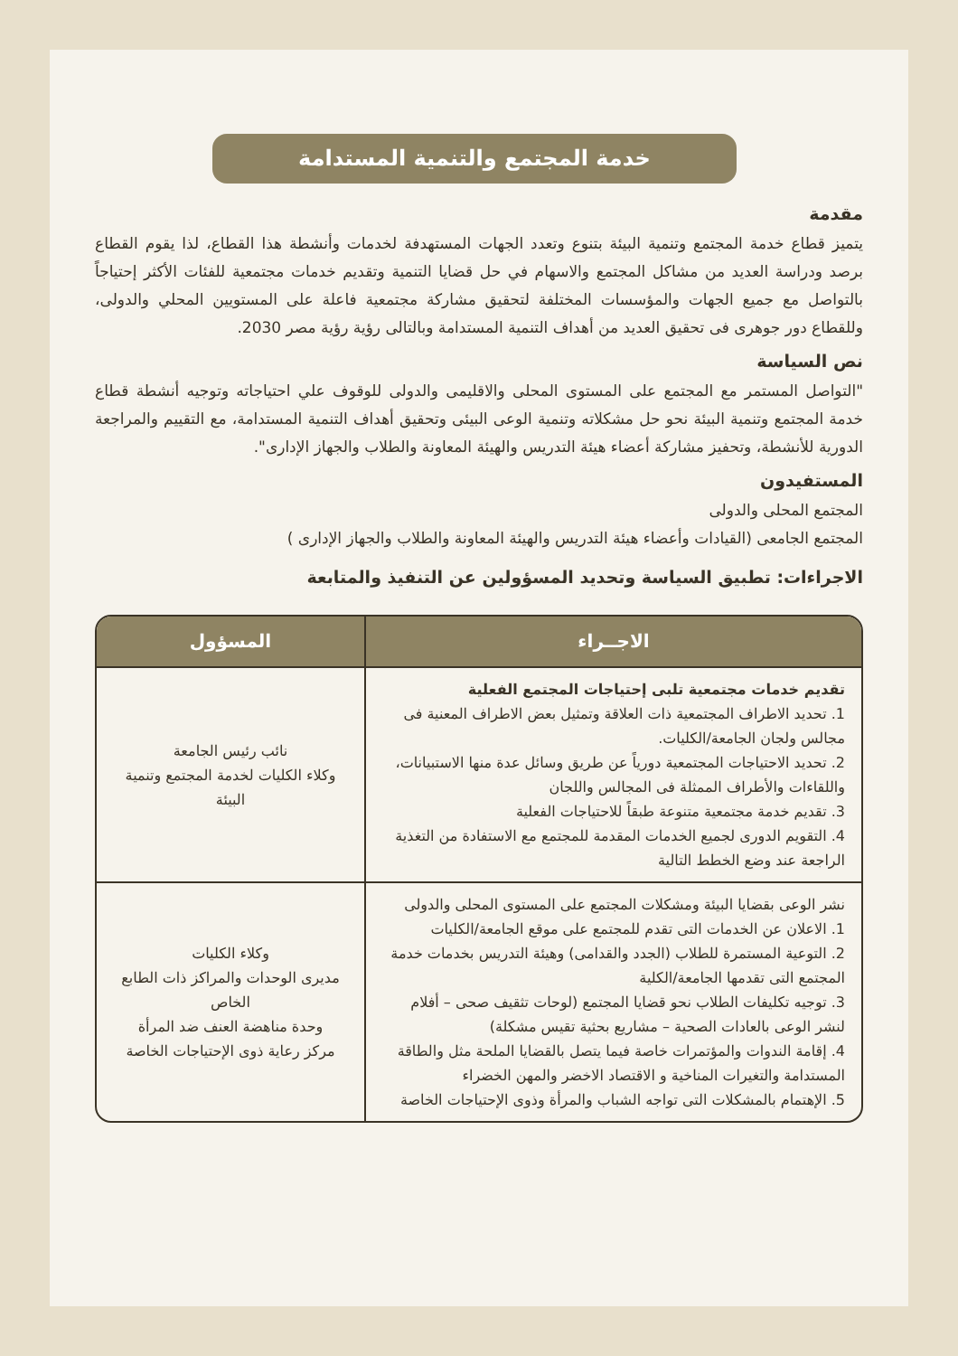خدمة المجتمع والتنمية المستدامة
مقدمة
يتميز قطاع خدمة المجتمع وتنمية البيئة بتنوع وتعدد الجهات المستهدفة لخدمات وأنشطة هذا القطاع، لذا يقوم القطاع برصد ودراسة العديد من مشاكل المجتمع والاسهام في حل قضايا التنمية وتقديم خدمات مجتمعية للفئات الأكثر إحتياجاً بالتواصل مع جميع الجهات والمؤسسات المختلفة لتحقيق مشاركة مجتمعية فاعلة على المستويين المحلي والدولى، وللقطاع دور جوهرى فى تحقيق العديد من أهداف التنمية المستدامة وبالتالى رؤية رؤية مصر 2030.
نص السياسة
"التواصل المستمر مع المجتمع على المستوى المحلى والاقليمى والدولى للوقوف علي احتياجاته وتوجيه أنشطة قطاع خدمة المجتمع وتنمية البيئة نحو حل مشكلاته وتنمية الوعى البيئى وتحقيق أهداف التنمية المستدامة، مع التقييم والمراجعة الدورية للأنشطة، وتحفيز مشاركة أعضاء هيئة التدريس والهيئة المعاونة والطلاب والجهاز الإدارى".
المستفيدون
المجتمع المحلى والدولى
المجتمع الجامعى (القيادات وأعضاء هيئة التدريس والهيئة المعاونة والطلاب والجهاز الإدارى )
الاجراءات: تطبيق السياسة وتحديد المسؤولين عن التنفيذ والمتابعة
| الاجــراء | المسؤول |
| --- | --- |
| تقديم خدمات مجتمعية تلبى إحتياجات المجتمع الفعلية 1. تحديد الاطراف المجتمعية ذات العلاقة وتمثيل بعض الاطراف المعنية فى مجالس ولجان الجامعة/الكليات. 2. تحديد الاحتياجات المجتمعية دورياً عن طريق وسائل عدة منها الاستبيانات، واللقاءات والأطراف الممثلة فى المجالس واللجان 3. تقديم خدمة مجتمعية متنوعة طبقاً للاحتياجات الفعلية 4. التقويم الدورى لجميع الخدمات المقدمة للمجتمع مع الاستفادة من التغذية الراجعة عند وضع الخطط التالية | نائب رئيس الجامعة وكلاء الكليات لخدمة المجتمع وتنمية البيئة |
| نشر الوعى بقضايا البيئة ومشكلات المجتمع على المستوى المحلى والدولى 1. الاعلان عن الخدمات التى تقدم للمجتمع على موقع الجامعة/الكليات 2. التوعية المستمرة للطلاب (الجدد والقدامى) وهيئة التدريس بخدمات خدمة المجتمع التى تقدمها الجامعة/الكلية 3. توجيه تكليفات الطلاب نحو قضايا المجتمع (لوحات تثقيف صحى – أفلام لنشر الوعى بالعادات الصحية – مشاريع بحثية تقيس مشكلة) 4. إقامة الندوات والمؤتمرات خاصة فيما يتصل بالقضايا الملحة مثل والطاقة المستدامة والتغيرات المناخية و الاقتصاد الاخضر والمهن الخضراء 5. الإهتمام بالمشكلات التى تواجه الشباب والمرأة وذوى الإحتياجات الخاصة | وكلاء الكليات مديرى الوحدات والمراكز ذات الطابع الخاص وحدة مناهضة العنف ضد المرأة مركز رعاية ذوى الإحتياجات الخاصة |